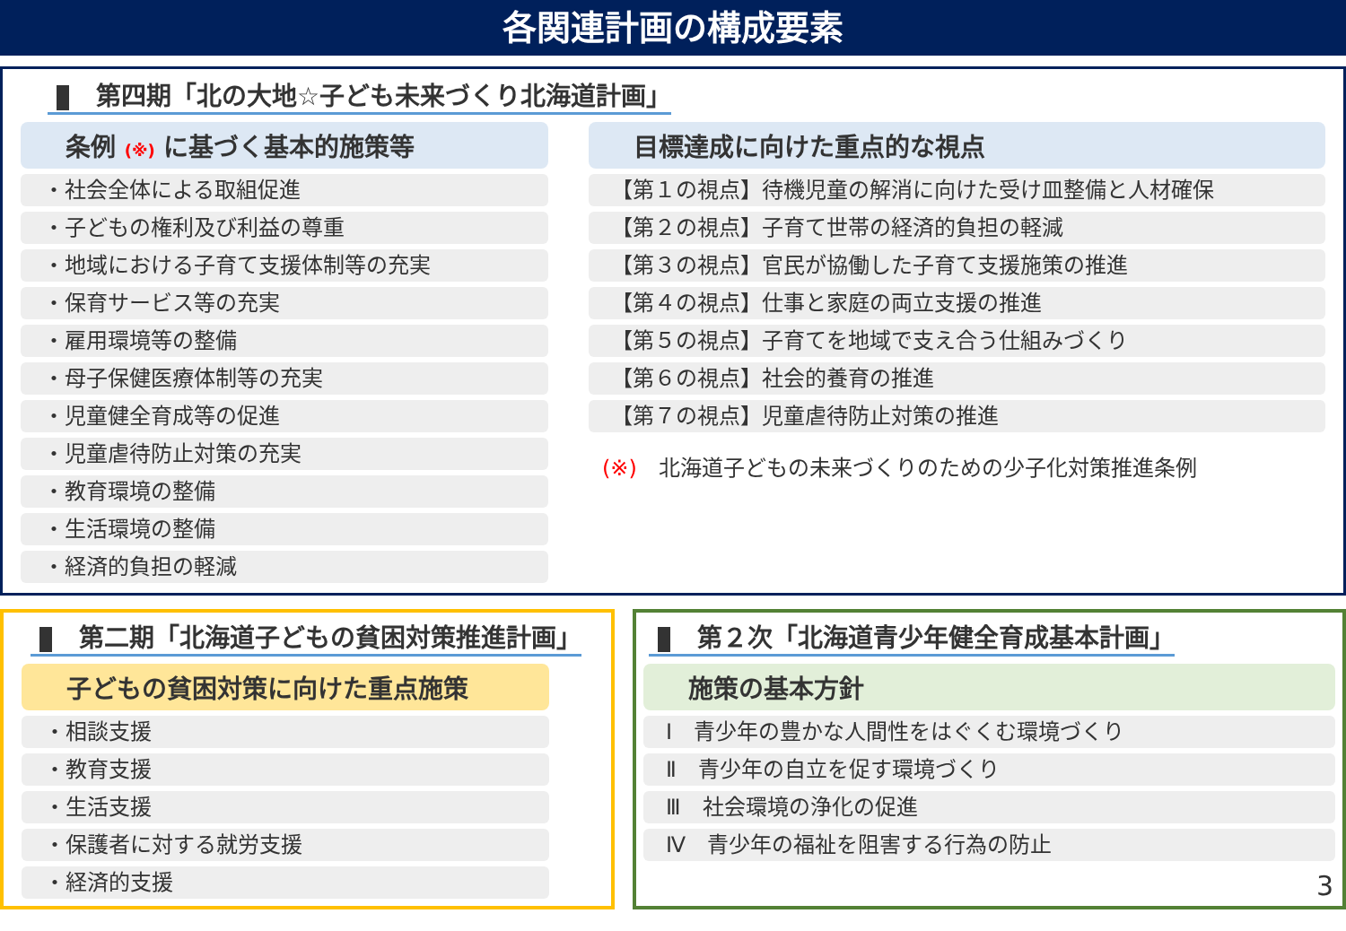各関連計画の構成要素
第四期「北の大地☆子ども未来づくり北海道計画」
条例 (※) に基づく基本的施策等
・社会全体による取組促進
・子どもの権利及び利益の尊重
・地域における子育て支援体制等の充実
・保育サービス等の充実
・雇用環境等の整備
・母子保健医療体制等の充実
・児童健全育成等の促進
・児童虐待防止対策の充実
・教育環境の整備
・生活環境の整備
・経済的負担の軽減
目標達成に向けた重点的な視点
【第１の視点】待機児童の解消に向けた受け皿整備と人材確保
【第２の視点】子育て世帯の経済的負担の軽減
【第３の視点】官民が協働した子育て支援施策の推進
【第４の視点】仕事と家庭の両立支援の推進
【第５の視点】子育てを地域で支え合う仕組みづくり
【第６の視点】社会的養育の推進
【第７の視点】児童虐待防止対策の推進
(※)　北海道子どもの未来づくりのための少子化対策推進条例
第二期「北海道子どもの貧困対策推進計画」
子どもの貧困対策に向けた重点施策
・相談支援
・教育支援
・生活支援
・保護者に対する就労支援
・経済的支援
第２次「北海道青少年健全育成基本計画」
施策の基本方針
Ⅰ　青少年の豊かな人間性をはぐくむ環境づくり
Ⅱ　青少年の自立を促す環境づくり
Ⅲ　社会環境の浄化の促進
Ⅳ　青少年の福祉を阻害する行為の防止
3